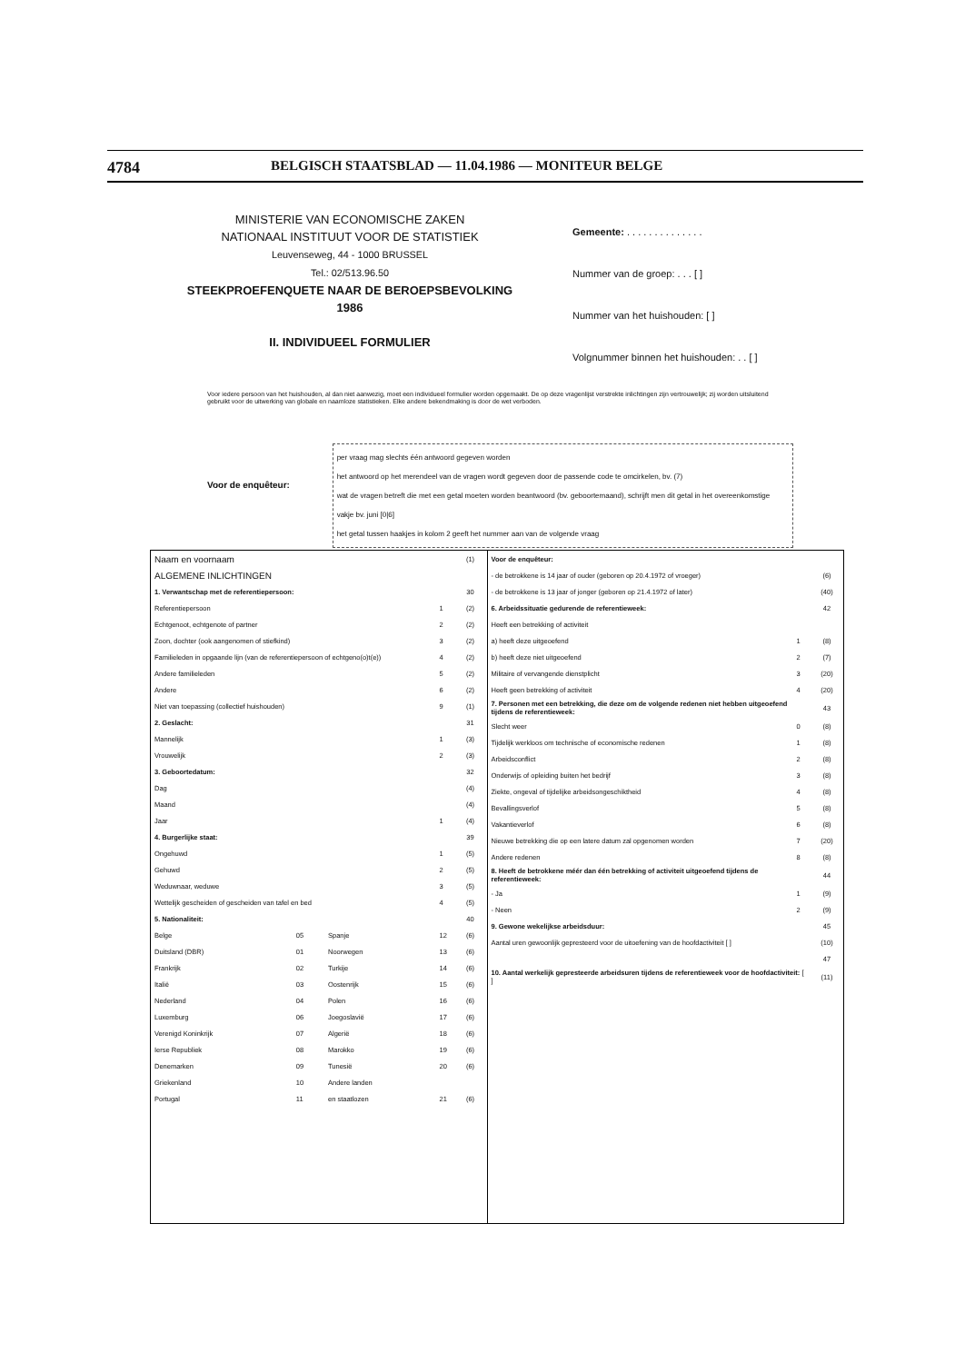4784 BELGISCH STAATSBLAD — 11.04.1986 — MONITEUR BELGE
MINISTERIE VAN ECONOMISCHE ZAKEN
NATIONAAL INSTITUUT VOOR DE STATISTIEK
Leuvenseweg, 44 - 1000 BRUSSEL
Tel.: 02/513.96.50
STEEKPROEFENQUETE NAAR DE BEROEPSBEVOLKING
1986
II. INDIVIDUEEL FORMULIER
Gemeente: . . . . . . . . . . . . . .
Nummer van de groep: . . . [ ]
Nummer van het huishouden: [ ]
Volgnummer binnen het huishouden: . . [ ]
Voor iedere persoon van het huishouden, al dan niet aanwezig, moet een individueel formulier worden opgemaakt. De op deze vragenlijst verstrekte inlichtingen zijn vertrouwelijk; zij worden uitsluitend gebruikt voor de uitwerking van globale en naamloze statistieken. Elke andere bekendmaking is door de wet verboden.
Voor de enquêteur:
per vraag mag slechts één antwoord gegeven worden
het antwoord op het merendeel van de vragen wordt gegeven door de passende code te omcirkelen, bv. (7)
wat de vragen betreft die met een getal moeten worden beantwoord (bv. geboortemaand), schrijft men dit getal in het overeenkomstige vakje bv. juni [0|6]
het getal tussen haakjes in kolom 2 geeft het nummer aan van de volgende vraag
| Naam en voornaam | | | | (1) |
| ALGEMENE INLICHTINGEN | | | | |
| 1. Verwantschap met de referentiepersoon: | | | | 30 |
| Referentiepersoon | | | 1 | (2) |
| Echtgenoot, echtgenote of partner | | | 2 | (2) |
| Zoon, dochter (ook aangenomen of stiefkind) | | | 3 | (2) |
| Familieleden in opgaande lijn (van de referentiepersoon of echtgeno(o)t(e)) | | | 4 | (2) |
| Andere familieleden | | | 5 | (2) |
| Andere | | | 6 | (2) |
| Niet van toepassing (collectief huishouden) | | | 9 | (1) |
| 2. Geslacht: | | | | 31 |
| Mannelijk | | | 1 | (3) |
| Vrouwelijk | | | 2 | (3) |
| 3. Geboortedatum: | | | | 32 |
| Dag | | | | (4) |
| Maand | | | | (4) |
| Jaar | | | 1 | (4) |
| 4. Burgerlijke staat: | | | | 39 |
| Ongehuwd | | | 1 | (5) |
| Gehuwd | | | 2 | (5) |
| Weduwnaar, weduwe | | | 3 | (5) |
| Wettelijk gescheiden of gescheiden van tafel en bed | | | 4 | (5) |
| 5. Nationaliteit: | | | | 40 |
| Belge | 05 | Spanje | 12 | (6) |
| Duitsland (DBR) | 01 | Noorwegen | 13 | (6) |
| Frankrijk | 02 | Turkije | 14 | (6) |
| Italië | 03 | Oostenrijk | 15 | (6) |
| Nederland | 04 | Polen | 16 | (6) |
| Luxemburg | 06 | Joegoslavië | 17 | (6) |
| Verenigd Koninkrijk | 07 | Algerië | 18 | (6) |
| Ierse Republiek | 08 | Marokko | 19 | (6) |
| Denemarken | 09 | Tunesië | 20 | (6) |
| Griekenland | 10 | Andere landen | | |
| Portugal | 11 | en staatlozen | 21 | (6) |
| Voor de enquêteur: | | |
| - de betrokkene is 14 jaar of ouder (geboren op 20.4.1972 of vroeger) | | (6) |
| - de betrokkene is 13 jaar of jonger (geboren op 21.4.1972 of later) | | (40) |
| 6. Arbeidssituatie gedurende de referentieweek: | | 42 |
| Heeft een betrekking of activiteit | | |
| a) heeft deze uitgeoefend | 1 | (8) |
| b) heeft deze niet uitgeoefend | 2 | (7) |
| Militaire of vervangende dienstplicht | 3 | (20) |
| Heeft geen betrekking of activiteit | 4 | (20) |
| 7. Personen met een betrekking, die deze om de volgende redenen niet hebben uitgeoefend tijdens de referentieweek: | | 43 |
| Slecht weer | 0 | (8) |
| Tijdelijk werkloos om technische of economische redenen | 1 | (8) |
| Arbeidsconflict | 2 | (8) |
| Onderwijs of opleiding buiten het bedrijf | 3 | (8) |
| Ziekte, ongeval of tijdelijke arbeidsongeschiktheid | 4 | (8) |
| Bevallingsverlof | 5 | (8) |
| Vakantieverlof | 6 | (8) |
| Nieuwe betrekking die op een latere datum zal opgenomen worden | 7 | (20) |
| Andere redenen | 8 | (8) |
| 8. Heeft de betrokkene méér dan één betrekking of activiteit uitgeoefend tijdens de referentieweek: | | 44 |
| - Ja | 1 | (9) |
| - Neen | 2 | (9) |
| 9. Gewone wekelijkse arbeidsduur: | | 45 |
| Aantal uren gewoonlijk gepresteerd voor de uitoefening van de hoofdactiviteit [ ] | | (10) |
| | | 47 |
| 10. Aantal werkelijk gepresteerde arbeidsuren tijdens de referentieweek voor de hoofdactiviteit: [ ] | | (11) |